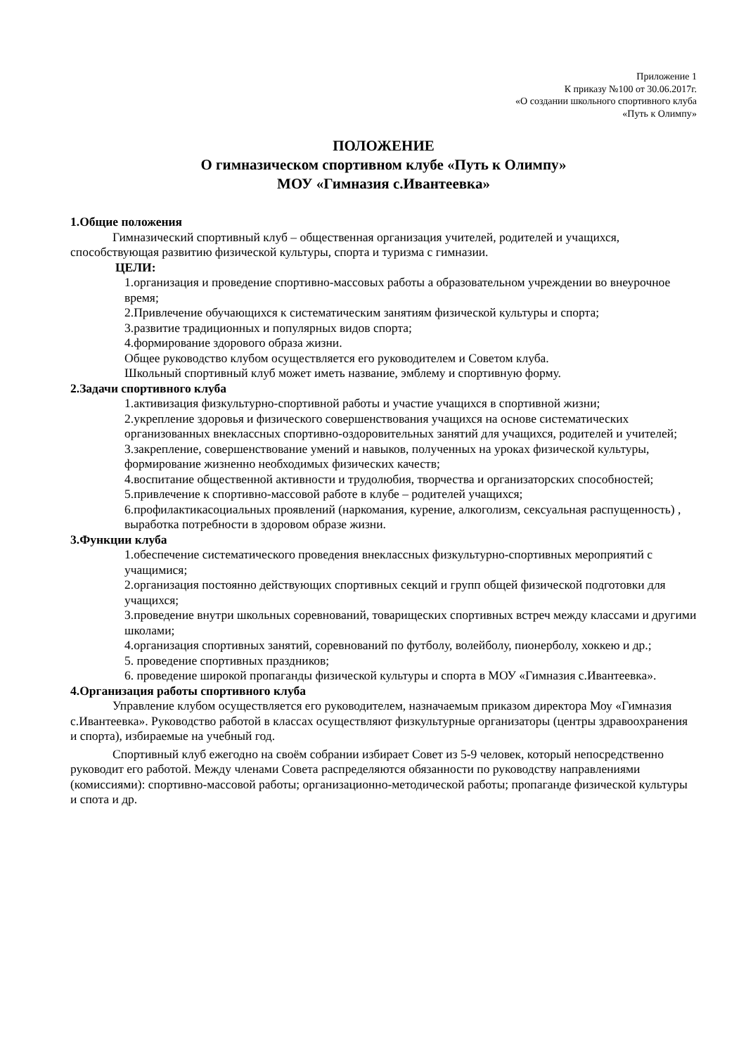Приложение 1
К приказу №100 от 30.06.2017г.
«О создании школьного спортивного клуба
«Путь к Олимпу»
ПОЛОЖЕНИЕ
О гимназическом спортивном клубе «Путь к Олимпу»
МОУ «Гимназия с.Ивантеевка»
1.Общие положения
Гимназический спортивный клуб – общественная организация учителей, родителей и учащихся, способствующая развитию физической культуры, спорта и туризма с гимназии.
ЦЕЛИ:
1.организация и проведение спортивно-массовых работы а образовательном учреждении во внеурочное время;
2.Привлечение обучающихся к систематическим занятиям физической культуры и спорта;
3.развитие традиционных и популярных видов спорта;
4.формирование здорового образа жизни.
Общее руководство клубом осуществляется его руководителем и Советом клуба.
Школьный спортивный клуб может иметь название, эмблему и спортивную форму.
2.Задачи спортивного клуба
1.активизация физкультурно-спортивной работы и участие учащихся в спортивной жизни;
2.укрепление здоровья и физического совершенствования учащихся на основе систематических организованных внеклассных спортивно-оздоровительных занятий для учащихся, родителей и учителей;
3.закрепление, совершенствование умений и навыков, полученных на уроках физической культуры, формирование жизненно необходимых физических качеств;
4.воспитание общественной активности и трудолюбия, творчества и организаторских способностей;
5.привлечение к спортивно-массовой работе в клубе – родителей учащихся;
6.профилактикасоциальных проявлений (наркомания, курение, алкоголизм, сексуальная распущенность) , выработка потребности в здоровом образе жизни.
3.Функции клуба
1.обеспечение систематического проведения внеклассных физкультурно-спортивных мероприятий с учащимися;
2.организация постоянно действующих спортивных секций и групп общей физической подготовки для учащихся;
3.проведение внутри школьных соревнований, товарищеских спортивных встреч между классами и другими школами;
4.организация спортивных занятий, соревнований по футболу, волейболу, пионерболу, хоккею и др.;
5. проведение спортивных праздников;
6. проведение широкой пропаганды физической культуры и спорта в МОУ «Гимназия с.Ивантеевка».
4.Организация работы спортивного клуба
Управление клубом осуществляется его руководителем, назначаемым приказом директора Моу «Гимназия с.Ивантеевка». Руководство работой в классах осуществляют физкультурные организаторы (центры здравоохранения и спорта), избираемые на учебный год.
Спортивный клуб ежегодно на своём собрании избирает Совет из 5-9 человек, который непосредственно руководит его работой. Между членами Совета распределяются обязанности по руководству направлениями (комиссиями): спортивно-массовой работы; организационно-методической работы; пропаганде физической культуры и спота и др.